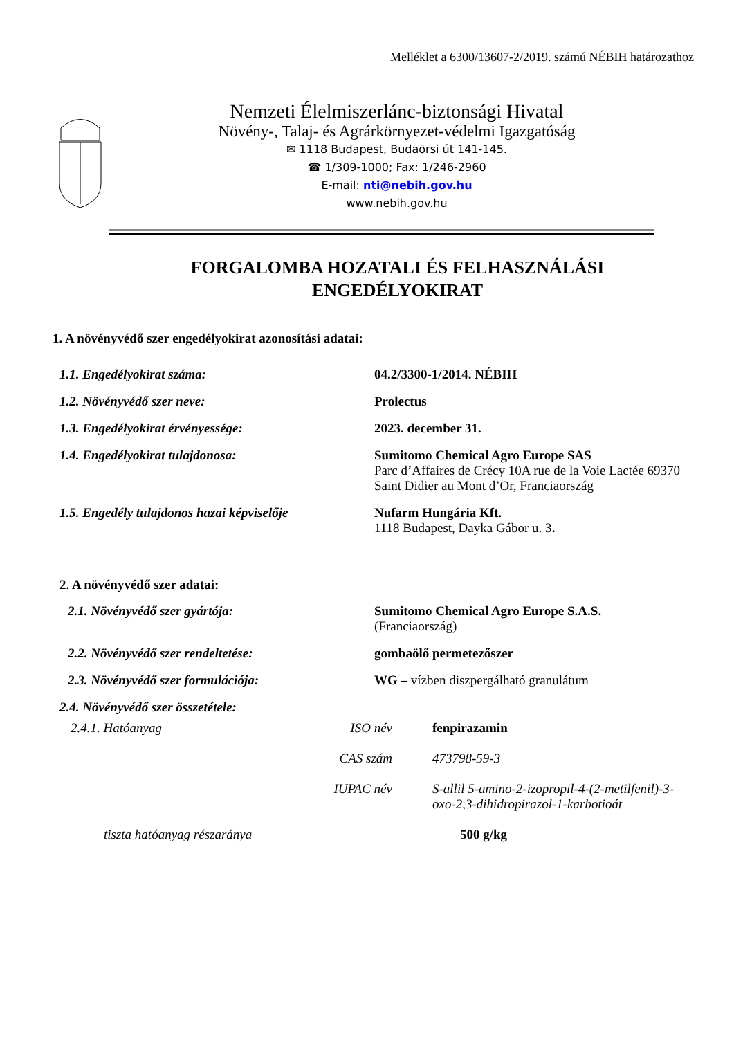Melléklet a 6300/13607-2/2019. számú NÉBIH határozathoz
Nemzeti Élelmiszerlánc-biztonsági Hivatal
Növény-, Talaj- és Agrárkörnyezet-védelmi Igazgatóság
✉ 1118 Budapest, Budaörsi út 141-145.
☎ 1/309-1000; Fax: 1/246-2960
E-mail: nti@nebih.gov.hu
www.nebih.gov.hu
FORGALOMBA HOZATALI ÉS FELHASZNÁLÁSI
ENGEDÉLYOKIRAT
1. A növényvédő szer engedélyokirat azonosítási adatai:
1.1. Engedélyokirat száma: 04.2/3300-1/2014. NÉBIH
1.2. Növényvédő szer neve: Prolectus
1.3. Engedélyokirat érvényessége: 2023. december 31.
1.4. Engedélyokirat tulajdonosa: Sumitomo Chemical Agro Europe SAS
Parc d’Affaires de Crécy 10A rue de la Voie Lactée 69370 Saint Didier au Mont d’Or, Franciaország
1.5. Engedély tulajdonos hazai képviselője
Nufarm Hungária Kft.
1118 Budapest, Dayka Gábor u. 3.
2. A növényvédő szer adatai:
2.1. Növényvédő szer gyártója: Sumitomo Chemical Agro Europe S.A.S.
(Franciaország)
2.2. Növényvédő szer rendeltetése: gombaölő permetezőszer
2.3. Növényvédő szer formulációja: WG – vízben diszpergálható granulátum
2.4. Növényvédő szer összetétele:
2.4.1. Hatóanyag ISO név fenpirazamin
CAS szám 473798-59-3
IUPAC név S-allil 5-amino-2-izopropil-4-(2-metilfenil)-3-oxo-2,3-dihidropirazol-1-karbotioát
tiszta hatóanyag részaránya 500 g/kg